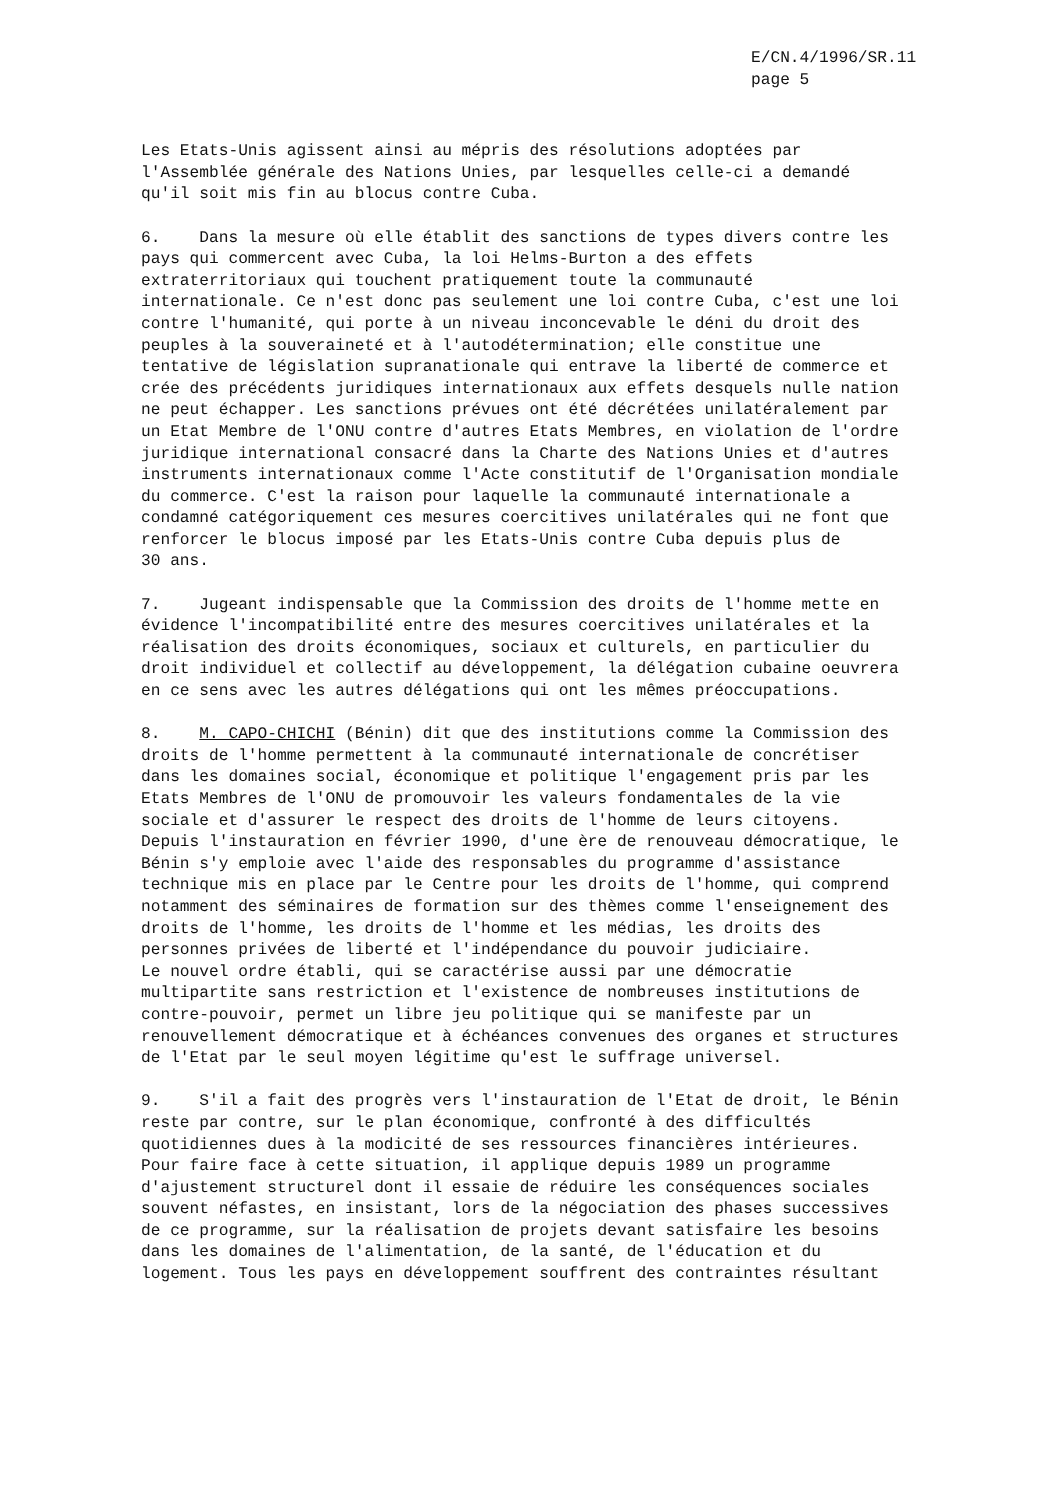E/CN.4/1996/SR.11
page 5
Les Etats-Unis agissent ainsi au mépris des résolutions adoptées par l'Assemblée générale des Nations Unies, par lesquelles celle-ci a demandé qu'il soit mis fin au blocus contre Cuba.
6. Dans la mesure où elle établit des sanctions de types divers contre les pays qui commercent avec Cuba, la loi Helms-Burton a des effets extraterritoriaux qui touchent pratiquement toute la communauté internationale. Ce n'est donc pas seulement une loi contre Cuba, c'est une loi contre l'humanité, qui porte à un niveau inconcevable le déni du droit des peuples à la souveraineté et à l'autodétermination; elle constitue une tentative de législation supranationale qui entrave la liberté de commerce et crée des précédents juridiques internationaux aux effets desquels nulle nation ne peut échapper. Les sanctions prévues ont été décrétées unilatéralement par un Etat Membre de l'ONU contre d'autres Etats Membres, en violation de l'ordre juridique international consacré dans la Charte des Nations Unies et d'autres instruments internationaux comme l'Acte constitutif de l'Organisation mondiale du commerce. C'est la raison pour laquelle la communauté internationale a condamné catégoriquement ces mesures coercitives unilatérales qui ne font que renforcer le blocus imposé par les Etats-Unis contre Cuba depuis plus de 30 ans.
7. Jugeant indispensable que la Commission des droits de l'homme mette en évidence l'incompatibilité entre des mesures coercitives unilatérales et la réalisation des droits économiques, sociaux et culturels, en particulier du droit individuel et collectif au développement, la délégation cubaine oeuvrera en ce sens avec les autres délégations qui ont les mêmes préoccupations.
8. M. CAPO-CHICHI (Bénin) dit que des institutions comme la Commission des droits de l'homme permettent à la communauté internationale de concrétiser dans les domaines social, économique et politique l'engagement pris par les Etats Membres de l'ONU de promouvoir les valeurs fondamentales de la vie sociale et d'assurer le respect des droits de l'homme de leurs citoyens. Depuis l'instauration en février 1990, d'une ère de renouveau démocratique, le Bénin s'y emploie avec l'aide des responsables du programme d'assistance technique mis en place par le Centre pour les droits de l'homme, qui comprend notamment des séminaires de formation sur des thèmes comme l'enseignement des droits de l'homme, les droits de l'homme et les médias, les droits des personnes privées de liberté et l'indépendance du pouvoir judiciaire. Le nouvel ordre établi, qui se caractérise aussi par une démocratie multipartite sans restriction et l'existence de nombreuses institutions de contre-pouvoir, permet un libre jeu politique qui se manifeste par un renouvellement démocratique et à échéances convenues des organes et structures de l'Etat par le seul moyen légitime qu'est le suffrage universel.
9. S'il a fait des progrès vers l'instauration de l'Etat de droit, le Bénin reste par contre, sur le plan économique, confronté à des difficultés quotidiennes dues à la modicité de ses ressources financières intérieures. Pour faire face à cette situation, il applique depuis 1989 un programme d'ajustement structurel dont il essaie de réduire les conséquences sociales souvent néfastes, en insistant, lors de la négociation des phases successives de ce programme, sur la réalisation de projets devant satisfaire les besoins dans les domaines de l'alimentation, de la santé, de l'éducation et du logement. Tous les pays en développement souffrent des contraintes résultant